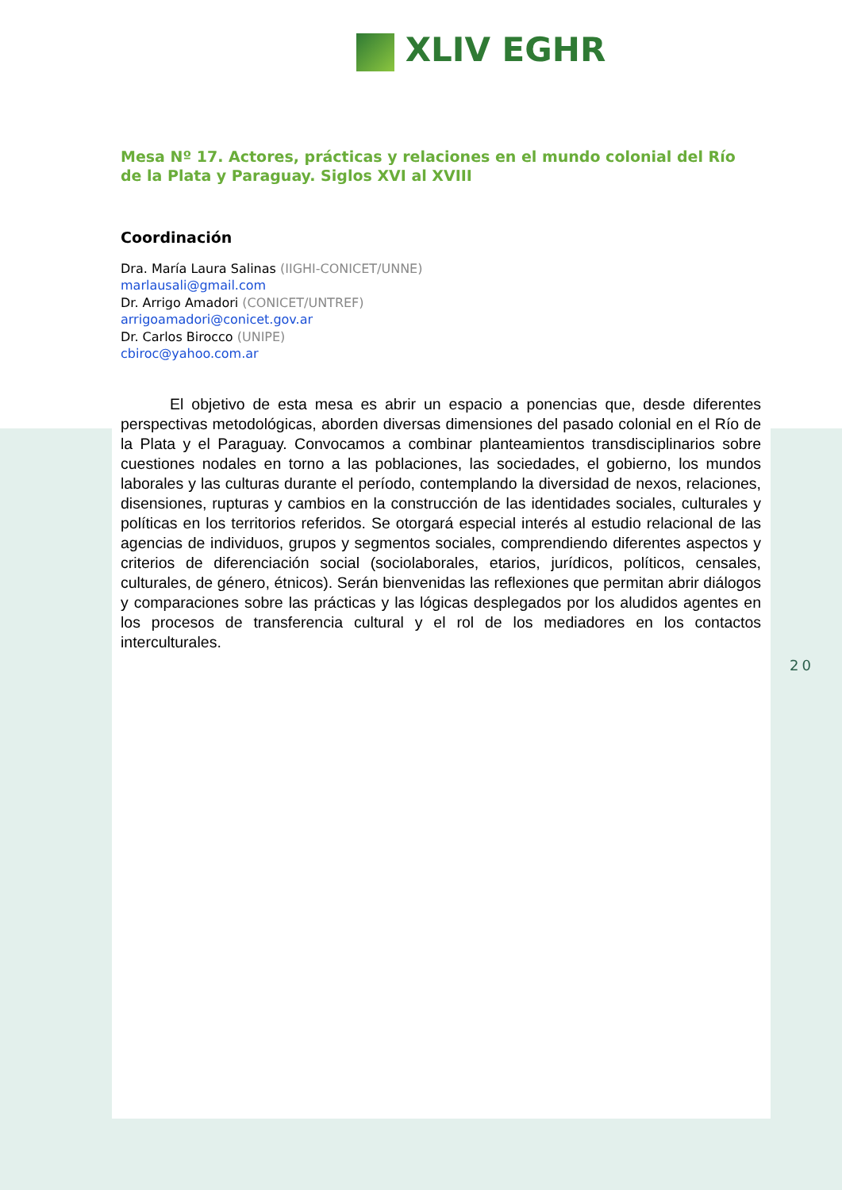XLIV EGHR
Mesa Nº 17. Actores, prácticas y relaciones en el mundo colonial del Río de la Plata y Paraguay. Siglos XVI al XVIII
Coordinación
Dra. María Laura Salinas (IIGHI-CONICET/UNNE)
marlausali@gmail.com
Dr. Arrigo Amadori (CONICET/UNTREF)
arrigoamadori@conicet.gov.ar
Dr. Carlos Birocco (UNIPE)
cbiroc@yahoo.com.ar
El objetivo de esta mesa es abrir un espacio a ponencias que, desde diferentes perspectivas metodológicas, aborden diversas dimensiones del pasado colonial en el Río de la Plata y el Paraguay. Convocamos a combinar planteamientos transdisciplinarios sobre cuestiones nodales en torno a las poblaciones, las sociedades, el gobierno, los mundos laborales y las culturas durante el período, contemplando la diversidad de nexos, relaciones, disensiones, rupturas y cambios en la construcción de las identidades sociales, culturales y políticas en los territorios referidos. Se otorgará especial interés al estudio relacional de las agencias de individuos, grupos y segmentos sociales, comprendiendo diferentes aspectos y criterios de diferenciación social (sociolaborales, etarios, jurídicos, políticos, censales, culturales, de género, étnicos). Serán bienvenidas las reflexiones que permitan abrir diálogos y comparaciones sobre las prácticas y las lógicas desplegados por los aludidos agentes en los procesos de transferencia cultural y el rol de los mediadores en los contactos interculturales.
20